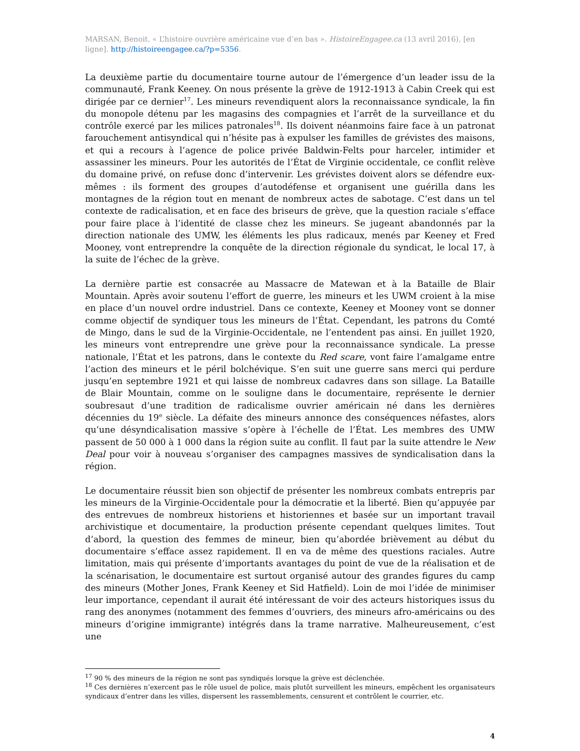MARSAN, Benoit. « L’histoire ouvrière américaine vue d’en bas ». HistoireEngagee.ca (13 avril 2016), [en ligne]. http://histoireengagee.ca/?p=5356.
La deuxième partie du documentaire tourne autour de l’émergence d’un leader issu de la communauté, Frank Keeney. On nous présente la grève de 1912-1913 à Cabin Creek qui est dirigée par ce dernier<sup>17</sup>. Les mineurs revendiquent alors la reconnaissance syndicale, la fin du monopole détenu par les magasins des compagnies et l’arrêt de la surveillance et du contrôle exercé par les milices patronales<sup>18</sup>. Ils doivent néanmoins faire face à un patronat farouchement antisyndical qui n’hésite pas à expulser les familles de grévistes des maisons, et qui a recours à l’agence de police privée Baldwin-Felts pour harceler, intimider et assassiner les mineurs. Pour les autorités de l’État de Virginie occidentale, ce conflit relève du domaine privé, on refuse donc d’intervenir. Les grévistes doivent alors se défendre eux-mêmes : ils forment des groupes d’autodéfense et organisent une guérilla dans les montagnes de la région tout en menant de nombreux actes de sabotage. C’est dans un tel contexte de radicalisation, et en face des briseurs de grève, que la question raciale s’efface pour faire place à l’identité de classe chez les mineurs. Se jugeant abandonnés par la direction nationale des UMW, les éléments les plus radicaux, menés par Keeney et Fred Mooney, vont entreprendre la conquête de la direction régionale du syndicat, le local 17, à la suite de l’échec de la grève.
La dernière partie est consacrée au Massacre de Matewan et à la Bataille de Blair Mountain. Après avoir soutenu l’effort de guerre, les mineurs et les UWM croient à la mise en place d’un nouvel ordre industriel. Dans ce contexte, Keeney et Mooney vont se donner comme objectif de syndiquer tous les mineurs de l’État. Cependant, les patrons du Comté de Mingo, dans le sud de la Virginie-Occidentale, ne l’entendent pas ainsi. En juillet 1920, les mineurs vont entreprendre une grève pour la reconnaissance syndicale. La presse nationale, l’État et les patrons, dans le contexte du Red scare, vont faire l’amalgame entre l’action des mineurs et le péril bolchévique. S’en suit une guerre sans merci qui perdure jusqu’en septembre 1921 et qui laisse de nombreux cadavres dans son sillage. La Bataille de Blair Mountain, comme on le souligne dans le documentaire, représente le dernier soubresaut d’une tradition de radicalisme ouvrier américain né dans les dernières décennies du 19<sup>e</sup> siècle. La défaite des mineurs annonce des conséquences néfastes, alors qu’une désyndicalisation massive s’opère à l’échelle de l’État. Les membres des UMW passent de 50 000 à 1 000 dans la région suite au conflit. Il faut par la suite attendre le New Deal pour voir à nouveau s’organiser des campagnes massives de syndicalisation dans la région.
Le documentaire réussit bien son objectif de présenter les nombreux combats entrepris par les mineurs de la Virginie-Occidentale pour la démocratie et la liberté. Bien qu’appuyée par des entrevues de nombreux historiens et historiennes et basée sur un important travail archivistique et documentaire, la production présente cependant quelques limites. Tout d’abord, la question des femmes de mineur, bien qu’abordée brièvement au début du documentaire s’efface assez rapidement. Il en va de même des questions raciales. Autre limitation, mais qui présente d’importants avantages du point de vue de la réalisation et de la scénarisation, le documentaire est surtout organisé autour des grandes figures du camp des mineurs (Mother Jones, Frank Keeney et Sid Hatfield). Loin de moi l’idée de minimiser leur importance, cependant il aurait été intéressant de voir des acteurs historiques issus du rang des anonymes (notamment des femmes d’ouvriers, des mineurs afro-américains ou des mineurs d’origine immigrante) intégrés dans la trame narrative. Malheureusement, c’est une
<sup>17</sup> 90 % des mineurs de la région ne sont pas syndiqués lorsque la grève est déclenchée.
<sup>18</sup> Ces dernières n’exercent pas le rôle usuel de police, mais plutôt surveillent les mineurs, empêchent les organisateurs syndicaux d’entrer dans les villes, dispersent les rassemblements, censurent et contrôlent le courrier, etc.
4